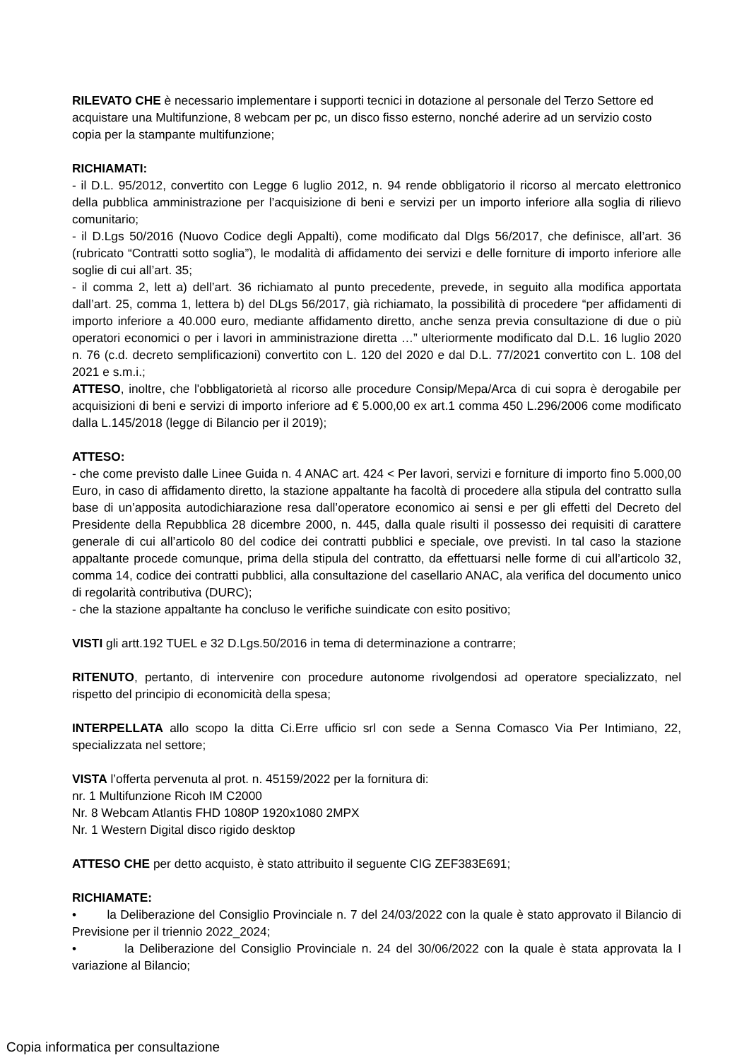RILEVATO CHE è necessario implementare i supporti tecnici in dotazione al personale del Terzo Settore ed acquistare una Multifunzione, 8 webcam per pc, un disco fisso esterno, nonché aderire ad un servizio costo copia per la stampante multifunzione;
RICHIAMATI:
- il D.L. 95/2012, convertito con Legge 6 luglio 2012, n. 94 rende obbligatorio il ricorso al mercato elettronico della pubblica amministrazione per l’acquisizione di beni e servizi per un importo inferiore alla soglia di rilievo comunitario;
- il D.Lgs 50/2016 (Nuovo Codice degli Appalti), come modificato dal Dlgs 56/2017, che definisce, all’art. 36 (rubricato “Contratti sotto soglia”), le modalità di affidamento dei servizi e delle forniture di importo inferiore alle soglie di cui all’art. 35;
- il comma 2, lett a) dell’art. 36 richiamato al punto precedente, prevede, in seguito alla modifica apportata dall’art. 25, comma 1, lettera b) del DLgs 56/2017, già richiamato, la possibilità di procedere “per affidamenti di importo inferiore a 40.000 euro, mediante affidamento diretto, anche senza previa consultazione di due o più operatori economici o per i lavori in amministrazione diretta …” ulteriormente modificato dal D.L. 16 luglio 2020 n. 76 (c.d. decreto semplificazioni) convertito con L. 120 del 2020 e dal D.L. 77/2021 convertito con L. 108 del 2021 e s.m.i.;
ATTESO, inoltre, che l'obbligatorietà al ricorso alle procedure Consip/Mepa/Arca di cui sopra è derogabile per acquisizioni di beni e servizi di importo inferiore ad € 5.000,00 ex art.1 comma 450 L.296/2006 come modificato dalla L.145/2018 (legge di Bilancio per il 2019);
ATTESO:
- che come previsto dalle Linee Guida n. 4 ANAC art. 424 < Per lavori, servizi e forniture di importo fino 5.000,00 Euro, in caso di affidamento diretto, la stazione appaltante ha facoltà di procedere alla stipula del contratto sulla base di un’apposita autodichiarazione resa dall’operatore economico ai sensi e per gli effetti del Decreto del Presidente della Repubblica 28 dicembre 2000, n. 445, dalla quale risulti il possesso dei requisiti di carattere generale di cui all’articolo 80 del codice dei contratti pubblici e speciale, ove previsti. In tal caso la stazione appaltante procede comunque, prima della stipula del contratto, da effettuarsi nelle forme di cui all’articolo 32, comma 14, codice dei contratti pubblici, alla consultazione del casellario ANAC, ala verifica del documento unico di regolarità contributiva (DURC);
- che la stazione appaltante ha concluso le verifiche suindicate con esito positivo;
VISTI gli artt.192 TUEL e 32 D.Lgs.50/2016 in tema di determinazione a contrarre;
RITENUTO, pertanto, di intervenire con procedure autonome rivolgendosi ad operatore specializzato, nel rispetto del principio di economicità della spesa;
INTERPELLATA allo scopo la ditta Ci.Erre ufficio srl con sede a Senna Comasco Via Per Intimiano, 22, specializzata nel settore;
VISTA l’offerta pervenuta al prot. n. 45159/2022 per la fornitura di:
nr. 1 Multifunzione Ricoh IM C2000
Nr. 8 Webcam Atlantis FHD 1080P 1920x1080 2MPX
Nr. 1 Western Digital disco rigido desktop
ATTESO CHE per detto acquisto, è stato attribuito il seguente CIG ZEF383E691;
RICHIAMATE:
• la Deliberazione del Consiglio Provinciale n. 7 del 24/03/2022 con la quale è stato approvato il Bilancio di Previsione per il triennio 2022_2024;
• la Deliberazione del Consiglio Provinciale n. 24 del 30/06/2022 con la quale è stata approvata la I variazione al Bilancio;
Copia informatica per consultazione